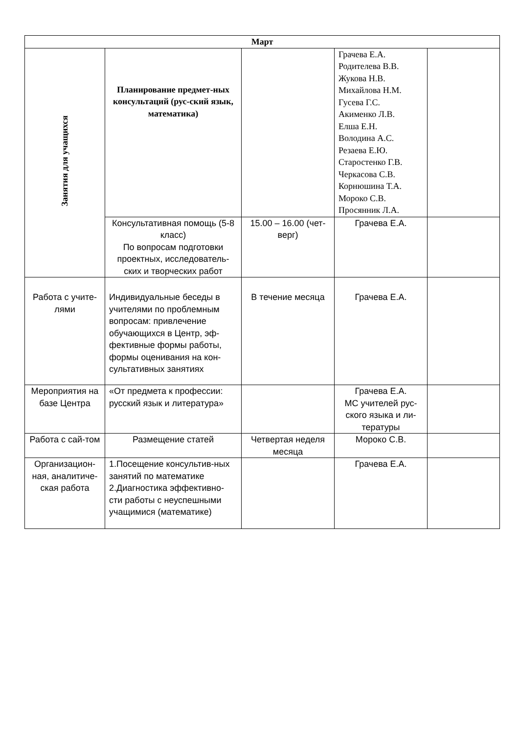| Март | | | | |
| Занятия для учащихся | Планирование предмет-ных консультаций (рус-ский язык, математика) | | Грачева Е.А. Родителева В.В. Жукова Н.В. Михайлова Н.М. Гусева Г.С. Акименко Л.В. Елша Е.Н. Володина А.С. Резаева Е.Ю. Старостенко Г.В. Черкасова С.В. Корнюшина Т.А. Мороко С.В. Просянник Л.А. | |
| | Консультативная помощь (5-8 класс) По вопросам подготовки проектных, исследователь-ских и творческих работ | 15.00 – 16.00 (чет-верг) | Грачева Е.А. | |
| Работа с учите-лями | Индивидуальные беседы в учителями по проблемным вопросам: привлечение обучающихся в Центр, эф-фективные формы работы, формы оценивания на кон-сультативных занятиях | В течение месяца | Грачева Е.А. | |
| Мероприятия на базе Центра | «От предмета к профессии: русский язык и литература» | | Грачева Е.А. МС учителей рус-ского языка и ли-тературы | |
| Работа с сай-том | Размещение статей | Четвертая неделя месяца | Мороко С.В. | |
| Организацион-ная, аналитиче-ская работа | 1.Посещение консультив-ных занятий по математике 2.Диагностика эффективно-сти работы с неуспешными учащимися (математике) | | Грачева Е.А. | |